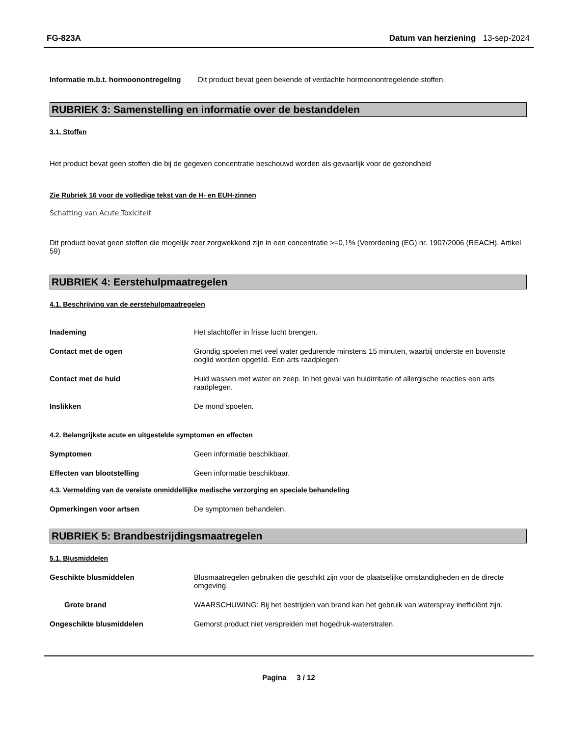FG-823A Datum van herziening 13-sep-2024
Informatie m.b.t. hormoonontregeling
Dit product bevat geen bekende of verdachte hormoonontregelende stoffen.
RUBRIEK 3: Samenstelling en informatie over de bestanddelen
3.1. Stoffen
Het product bevat geen stoffen die bij de gegeven concentratie beschouwd worden als gevaarlijk voor de gezondheid
Zie Rubriek 16 voor de volledige tekst van de H- en EUH-zinnen
Schatting van Acute Toxiciteit
Dit product bevat geen stoffen die mogelijk zeer zorgwekkend zijn in een concentratie >=0,1% (Verordening (EG) nr. 1907/2006 (REACH), Artikel 59)
RUBRIEK 4: Eerstehulpmaatregelen
4.1. Beschrijving van de eerstehulpmaatregelen
Inademing Het slachtoffer in frisse lucht brengen.
Contact met de ogen Grondig spoelen met veel water gedurende minstens 15 minuten, waarbij onderste en bovenste ooglid worden opgetild. Een arts raadplegen.
Contact met de huid Huid wassen met water en zeep. In het geval van huidirritatie of allergische reacties een arts raadplegen.
Inslikken De mond spoelen.
4.2. Belangrijkste acute en uitgestelde symptomen en effecten
Symptomen Geen informatie beschikbaar.
Effecten van blootstelling Geen informatie beschikbaar.
4.3. Vermelding van de vereiste onmiddellijke medische verzorging en speciale behandeling
Opmerkingen voor artsen De symptomen behandelen.
RUBRIEK 5: Brandbestrijdingsmaatregelen
5.1. Blusmiddelen
Geschikte blusmiddelen Blusmaatregelen gebruiken die geschikt zijn voor de plaatselijke omstandigheden en de directe omgeving.
Grote brand WAARSCHUWING: Bij het bestrijden van brand kan het gebruik van waterspray inefficiënt zijn.
Ongeschikte blusmiddelen Gemorst product niet verspreiden met hogedruk-waterstralen.
Pagina 3 / 12